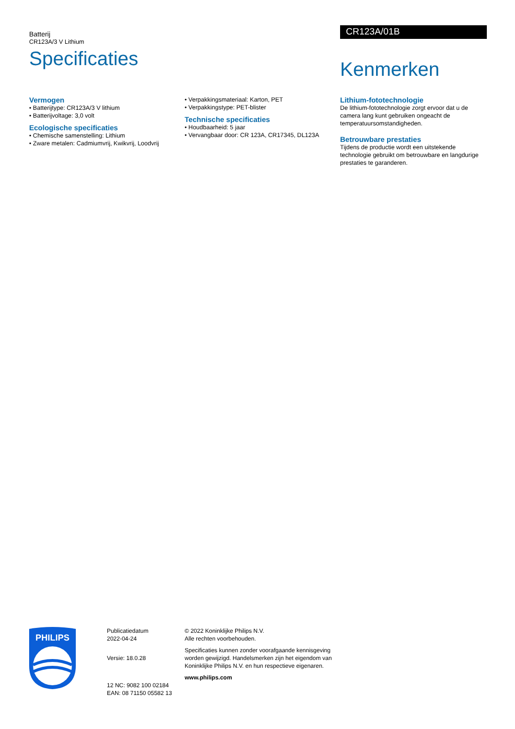Batterij
CR123A/3 V Lithium
CR123A/01B
Specificaties
Kenmerken
Vermogen
• Batterijtype: CR123A/3 V lithium
• Batterijvoltage: 3,0 volt
Ecologische specificaties
• Chemische samenstelling: Lithium
• Zware metalen: Cadmiumvrij, Kwikvrij, Loodvrij
• Verpakkingsmateriaal: Karton, PET
• Verpakkingstype: PET-blister
Technische specificaties
• Houdbaarheid: 5 jaar
• Vervangbaar door: CR 123A, CR17345, DL123A
Lithium-fototechnologie
De lithium-fototechnologie zorgt ervoor dat u de camera lang kunt gebruiken ongeacht de temperatuursomstandigheden.
Betrouwbare prestaties
Tijdens de productie wordt een uitstekende technologie gebruikt om betrouwbare en langdurige prestaties te garanderen.
PHILIPS
Publicatiedatum
2022-04-24
Versie: 18.0.28
12 NC: 9082 100 02184
EAN: 08 71150 05582 13
© 2022 Koninklijke Philips N.V.
Alle rechten voorbehouden.
Specificaties kunnen zonder voorafgaande kennisgeving worden gewijzigd. Handelsmerken zijn het eigendom van Koninklijke Philips N.V. en hun respectieve eigenaren.
www.philips.com